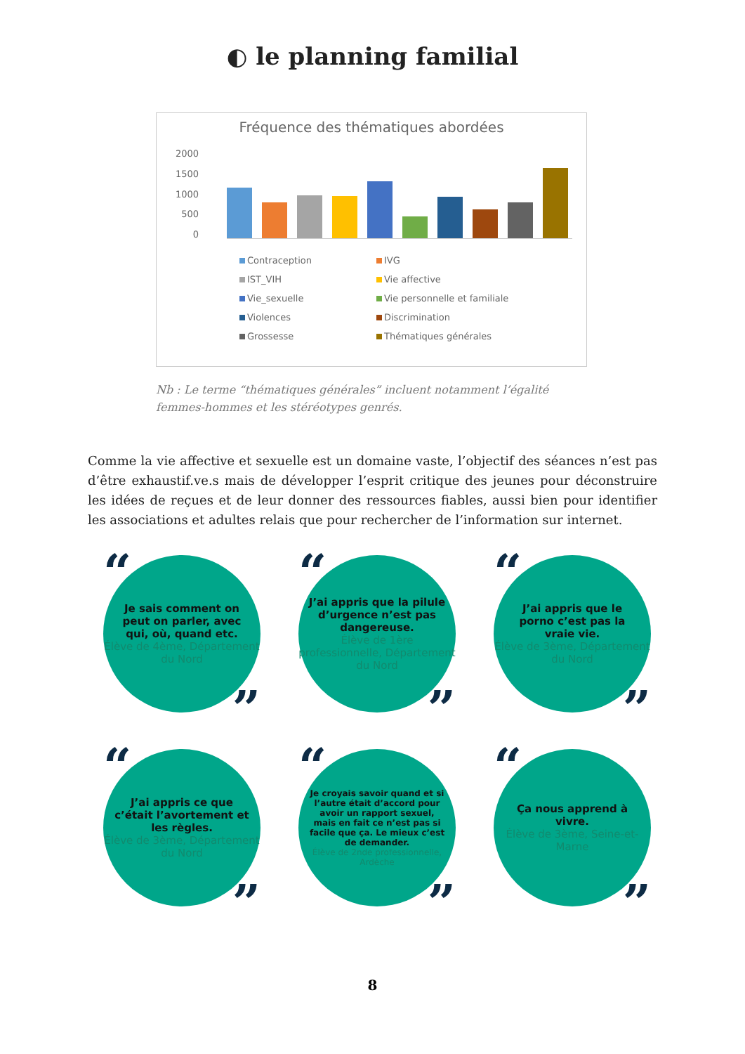◐ le planning familial
Fréquence des thématiques abordées
2000
1500
1000
500
0
Contraception
IVG
IST_VIH
Vie affective
Vie_sexuelle
Vie personnelle et familiale
Violences
Discrimination
Grossesse
Thématiques générales
Nb : Le terme “thématiques générales” incluent notamment l’égalité femmes-hommes et les stéréotypes genrés.
Comme la vie affective et sexuelle est un domaine vaste, l’objectif des séances n’est pas d’être exhaustif.ve.s mais de développer l’esprit critique des jeunes pour déconstruire les idées de reçues et de leur donner des ressources fiables, aussi bien pour identifier les associations et adultes relais que pour rechercher de l’information sur internet.
“Je sais comment on peut on parler, avec qui, où, quand etc.
Élève de 4ème, Département du Nord”
“J’ai appris que la pilule d’urgence n’est pas dangereuse.
Élève de 1ère professionnelle, Département du Nord”
“J’ai appris que le porno c’est pas la vraie vie.
Élève de 3ème, Département du Nord”
“J’ai appris ce que c’était l’avortement et les règles.
Élève de 3ème, Département du Nord”
“Je croyais savoir quand et si l’autre était d’accord pour avoir un rapport sexuel, mais en fait ce n’est pas si facile que ça. Le mieux c’est de demander.
Élève de 2nde professionnelle, Ardèche”
“Ça nous apprend à vivre.
Élève de 3ème, Seine-et-Marne”
8